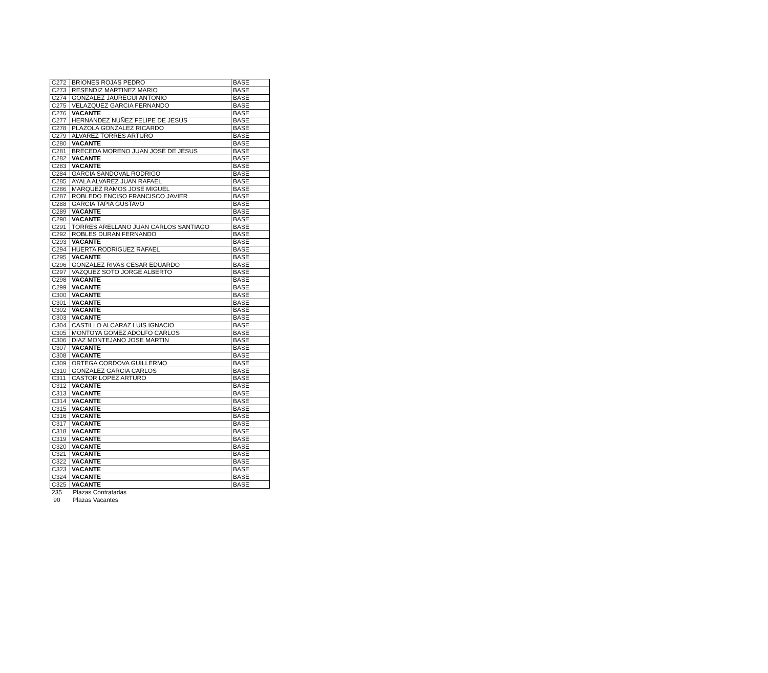| C272 | BRIONES ROJAS PEDRO | BASE |
| C273 | RESENDIZ MARTINEZ MARIO | BASE |
| C274 | GONZALEZ JAUREGUI ANTONIO | BASE |
| C275 | VELAZQUEZ GARCIA FERNANDO | BASE |
| C276 | VACANTE | BASE |
| C277 | HERNANDEZ NUÑEZ FELIPE DE JESUS | BASE |
| C278 | PLAZOLA GONZALEZ RICARDO | BASE |
| C279 | ALVAREZ TORRES ARTURO | BASE |
| C280 | VACANTE | BASE |
| C281 | BRECEDA MORENO JUAN JOSE DE JESUS | BASE |
| C282 | VACANTE | BASE |
| C283 | VACANTE | BASE |
| C284 | GARCIA SANDOVAL RODRIGO | BASE |
| C285 | AYALA ALVAREZ JUAN RAFAEL | BASE |
| C286 | MARQUEZ RAMOS JOSE MIGUEL | BASE |
| C287 | ROBLEDO ENCISO FRANCISCO JAVIER | BASE |
| C288 | GARCIA TAPIA GUSTAVO | BASE |
| C289 | VACANTE | BASE |
| C290 | VACANTE | BASE |
| C291 | TORRES ARELLANO JUAN CARLOS SANTIAGO | BASE |
| C292 | ROBLES DURAN FERNANDO | BASE |
| C293 | VACANTE | BASE |
| C294 | HUERTA RODRIGUEZ RAFAEL | BASE |
| C295 | VACANTE | BASE |
| C296 | GONZALEZ RIVAS CESAR EDUARDO | BASE |
| C297 | VAZQUEZ SOTO JORGE ALBERTO | BASE |
| C298 | VACANTE | BASE |
| C299 | VACANTE | BASE |
| C300 | VACANTE | BASE |
| C301 | VACANTE | BASE |
| C302 | VACANTE | BASE |
| C303 | VACANTE | BASE |
| C304 | CASTILLO ALCARAZ LUIS IGNACIO | BASE |
| C305 | MONTOYA GOMEZ ADOLFO CARLOS | BASE |
| C306 | DIAZ MONTEJANO JOSE MARTIN | BASE |
| C307 | VACANTE | BASE |
| C308 | VACANTE | BASE |
| C309 | ORTEGA CORDOVA GUILLERMO | BASE |
| C310 | GONZALEZ GARCIA CARLOS | BASE |
| C311 | CASTOR LOPEZ ARTURO | BASE |
| C312 | VACANTE | BASE |
| C313 | VACANTE | BASE |
| C314 | VACANTE | BASE |
| C315 | VACANTE | BASE |
| C316 | VACANTE | BASE |
| C317 | VACANTE | BASE |
| C318 | VACANTE | BASE |
| C319 | VACANTE | BASE |
| C320 | VACANTE | BASE |
| C321 | VACANTE | BASE |
| C322 | VACANTE | BASE |
| C323 | VACANTE | BASE |
| C324 | VACANTE | BASE |
| C325 | VACANTE | BASE |
235 Plazas Contratadas
90 Plazas Vacantes